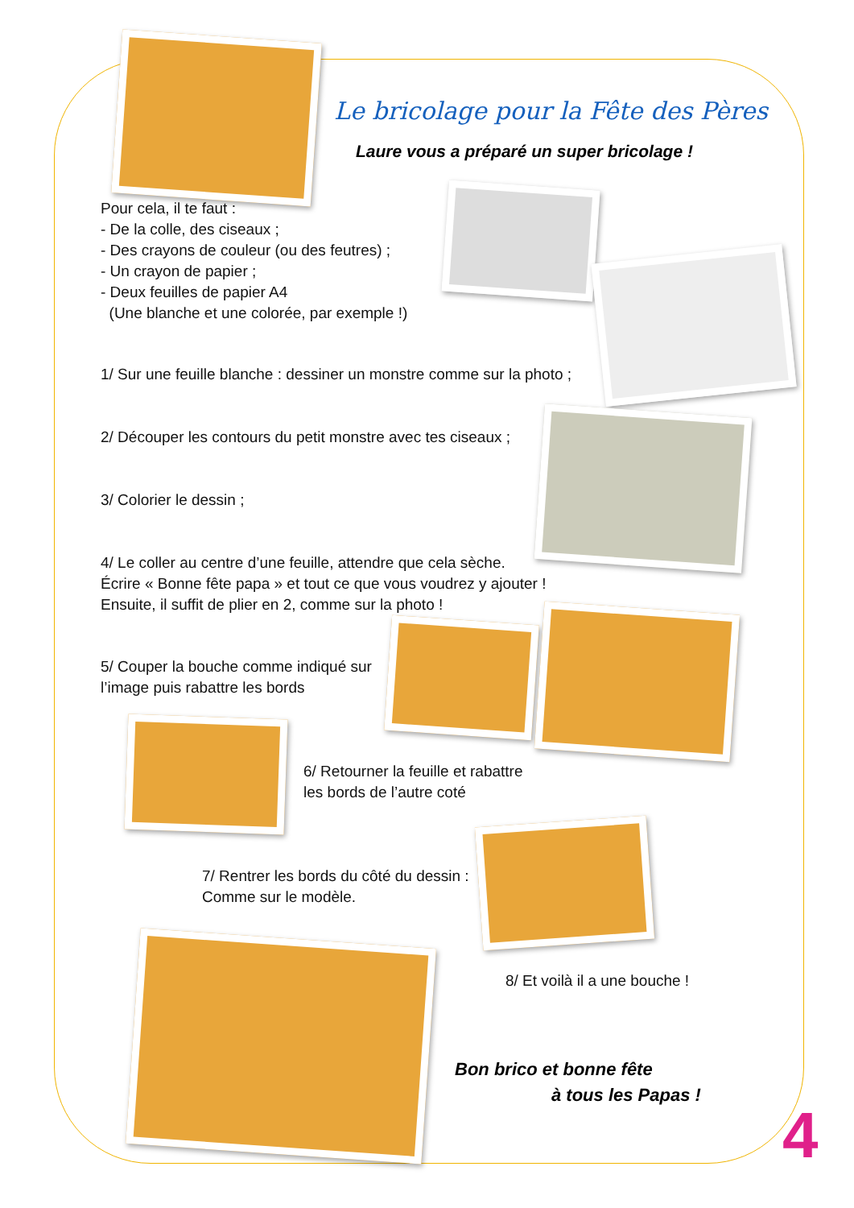Le bricolage pour la Fête des Pères
Laure vous a préparé un super bricolage !
Pour cela, il te faut :
- De la colle, des ciseaux ;
- Des crayons de couleur (ou des feutres) ;
- Un crayon de papier ;
- Deux feuilles de papier A4
(Une blanche et une colorée, par exemple !)
1/ Sur une feuille blanche : dessiner un monstre comme sur la photo ;
2/ Découper les contours du petit monstre avec tes ciseaux ;
3/ Colorier le dessin ;
4/ Le coller au centre d’une feuille, attendre que cela sèche.
Écrire « Bonne fête papa » et tout ce que vous voudrez y ajouter !
Ensuite, il suffit de plier en 2, comme sur la photo !
5/ Couper la bouche comme indiqué sur
l’image puis rabattre les bords
6/ Retourner la feuille et rabattre
les bords de l’autre coté
7/ Rentrer les bords du côté du dessin :
Comme sur le modèle.
8/ Et voilà il a une bouche !
Bon brico et bonne fête
à tous les Papas !
4